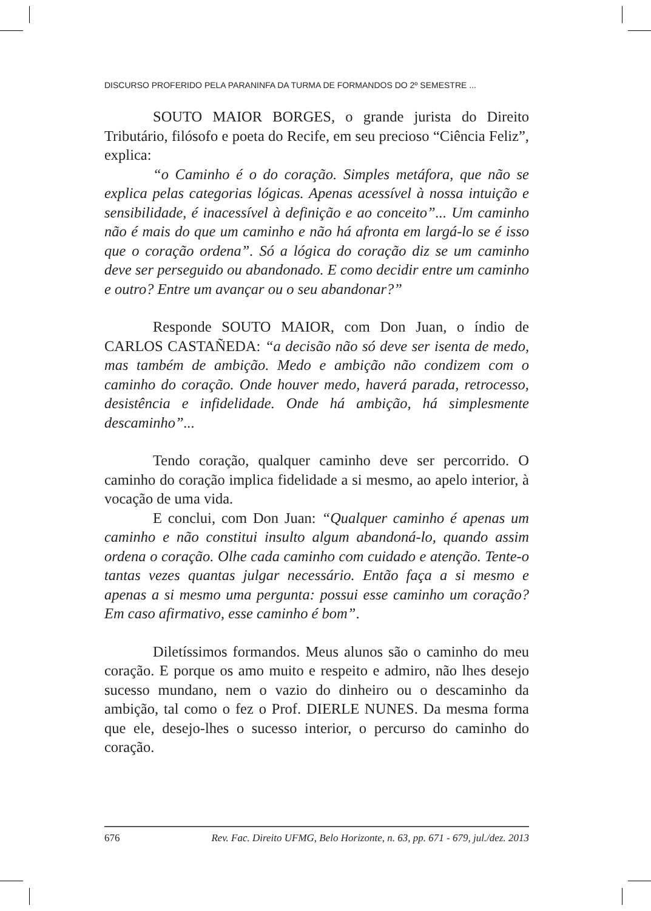DISCURSO PROFERIDO PELA PARANINFA DA TURMA DE FORMANDOS DO 2º SEMESTRE ...
SOUTO MAIOR BORGES, o grande jurista do Direito Tributário, filósofo e poeta do Recife, em seu precioso “Ciência Feliz”, explica:
“o Caminho é o do coração. Simples metáfora, que não se explica pelas categorias lógicas. Apenas acessível à nossa intuição e sensibilidade, é inacessível à definição e ao conceito”... Um caminho não é mais do que um caminho e não há afronta em largá-lo se é isso que o coração ordena”. Só a lógica do coração diz se um caminho deve ser perseguido ou abandonado. E como decidir entre um caminho e outro? Entre um avançar ou o seu abandonar?”
Responde SOUTO MAIOR, com Don Juan, o índio de CARLOS CASTAÑEDA: “a decisão não só deve ser isenta de medo, mas também de ambição. Medo e ambição não condizem com o caminho do coração. Onde houver medo, haverá parada, retrocesso, desistência e infidelidade. Onde há ambição, há simplesmente descaminho”...
Tendo coração, qualquer caminho deve ser percorrido. O caminho do coração implica fidelidade a si mesmo, ao apelo interior, à vocação de uma vida.
E conclui, com Don Juan: “Qualquer caminho é apenas um caminho e não constitui insulto algum abandoná-lo, quando assim ordena o coração. Olhe cada caminho com cuidado e atenção. Tente-o tantas vezes quantas julgar necessário. Então faça a si mesmo e apenas a si mesmo uma pergunta: possui esse caminho um coração? Em caso afirmativo, esse caminho é bom”.
Diletíssimos formandos. Meus alunos são o caminho do meu coração. E porque os amo muito e respeito e admiro, não lhes desejo sucesso mundano, nem o vazio do dinheiro ou o descaminho da ambição, tal como o fez o Prof. DIERLE NUNES. Da mesma forma que ele, desejo-lhes o sucesso interior, o percurso do caminho do coração.
676 Rev. Fac. Direito UFMG, Belo Horizonte, n. 63, pp. 671 - 679, jul./dez. 2013